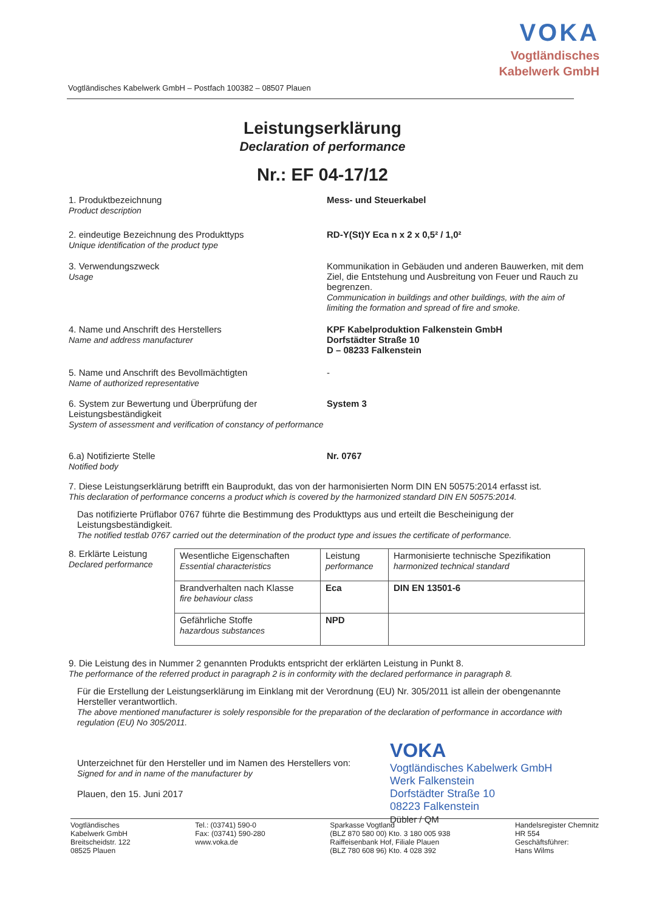VOKA
Vogtländisches
Kabelwerk GmbH
Vogtländisches Kabelwerk GmbH – Postfach 100382 – 08507 Plauen
Leistungserklärung
Declaration of performance
Nr.: EF 04-17/12
1. Produktbezeichnung
Product description
Mess- und Steuerkabel
2. eindeutige Bezeichnung des Produkttyps
Unique identification of the product type
RD-Y(St)Y Eca n x 2 x 0,5² / 1,0²
3. Verwendungszweck
Usage
Kommunikation in Gebäuden und anderen Bauwerken, mit dem Ziel, die Entstehung und Ausbreitung von Feuer und Rauch zu begrenzen.
Communication in buildings and other buildings, with the aim of limiting the formation and spread of fire and smoke.
4. Name und Anschrift des Herstellers
Name and address manufacturer
KPF Kabelproduktion Falkenstein GmbH
Dorfstädter Straße 10
D – 08233 Falkenstein
5. Name und Anschrift des Bevollmächtigten
Name of authorized representative
-
6. System zur Bewertung und Überprüfung der Leistungsbeständigkeit
System of assessment and verification of constancy of performance
System 3
6.a) Notifizierte Stelle
Notified body
Nr. 0767
7. Diese Leistungserklärung betrifft ein Bauprodukt, das von der harmonisierten Norm DIN EN 50575:2014 erfasst ist.
This declaration of performance concerns a product which is covered by the harmonized standard DIN EN 50575:2014.
Das notifizierte Prüflabor 0767 führte die Bestimmung des Produkttyps aus und erteilt die Bescheinigung der Leistungsbeständigkeit.
The notified testlab 0767 carried out the determination of the product type and issues the certificate of performance.
8. Erklärte Leistung
Declared performance
| Wesentliche Eigenschaften Essential characteristics | Leistung performance | Harmonisierte technische Spezifikation harmonized technical standard |
| Brandverhalten nach Klasse fire behaviour class | Eca | DIN EN 13501-6 |
| Gefährliche Stoffe hazardous substances | NPD | |
9. Die Leistung des in Nummer 2 genannten Produkts entspricht der erklärten Leistung in Punkt 8.
The performance of the referred product in paragraph 2 is in conformity with the declared performance in paragraph 8.
Für die Erstellung der Leistungserklärung im Einklang mit der Verordnung (EU) Nr. 305/2011 ist allein der obengenannte Hersteller verantwortlich.
The above mentioned manufacturer is solely responsible for the preparation of the declaration of performance in accordance with regulation (EU) No 305/2011.
Unterzeichnet für den Hersteller und im Namen des Herstellers von:
Signed for and in name of the manufacturer by
Plauen, den 15. Juni 2017
VOKA
Vogtländisches Kabelwerk GmbH
Werk Falkenstein
Dorfstädter Straße 10
08223 Falkenstein
Dübler / QM
Vogtländisches
Kabelwerk GmbH
Breitscheidstr. 122
08525 Plauen
Tel.: (03741) 590-0
Fax: (03741) 590-280
www.voka.de
Sparkasse Vogtland
(BLZ 870 580 00) Kto. 3 180 005 938
Raiffeisenbank Hof, Filiale Plauen
(BLZ 780 608 96) Kto. 4 028 392
Handelsregister Chemnitz
HR 554
Geschäftsführer:
Hans Wilms